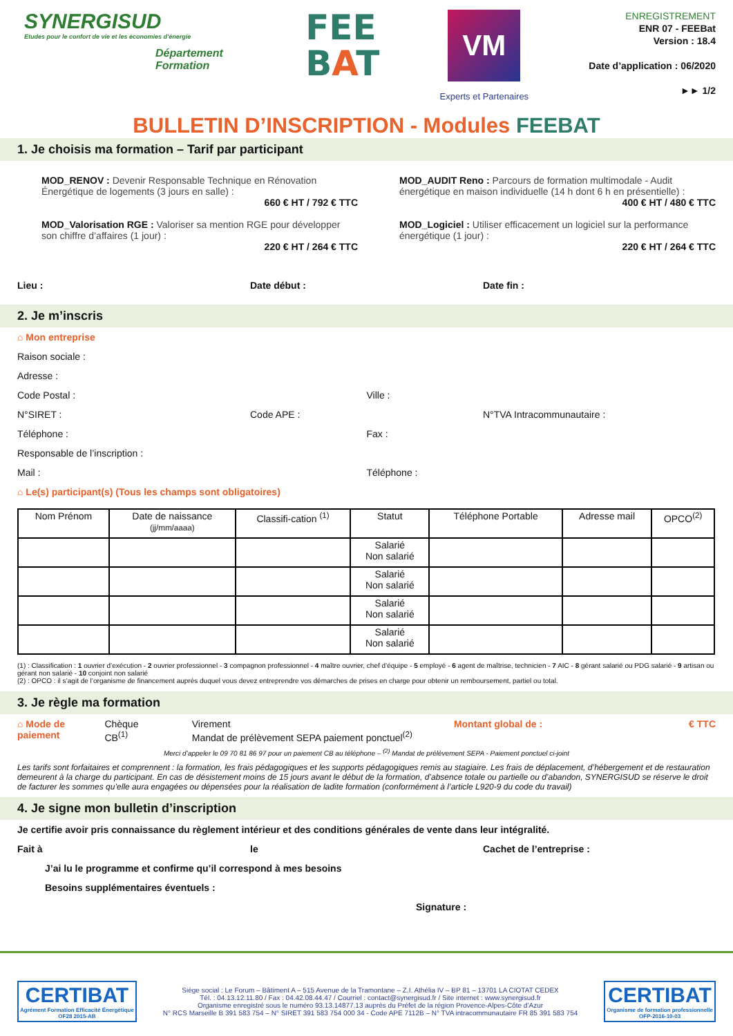SYNERGISUD
Etudes pour le confort de vie et les économies d'énergie
Département
Formation
FEE
BAT
VM
Experts et Partenaires
ENREGISTREMENT
ENR 07 - FEEBat
Version : 18.4
Date d’application : 06/2020
►► 1/2
BULLETIN D’INSCRIPTION - Modules FEEBAT
1. Je choisis ma formation – Tarif par participant
MOD_RENOV : Devenir Responsable Technique en Rénovation Énergétique de logements (3 jours en salle) :
660 € HT / 792 € TTC
MOD_AUDIT Reno : Parcours de formation multimodale - Audit énergétique en maison individuelle (14 h dont 6 h en présentielle) :
400 € HT / 480 € TTC
MOD_Valorisation RGE : Valoriser sa mention RGE pour développer son chiffre d’affaires (1 jour) :
220 € HT / 264 € TTC
MOD_Logiciel : Utiliser efficacement un logiciel sur la performance énergétique (1 jour) :
220 € HT / 264 € TTC
Lieu : Date début : Date fin :
2. Je m’inscris
⌂ Mon entreprise
Raison sociale :
Adresse :
Code Postal : Ville :
N°SIRET : Code APE : N°TVA Intracommunautaire :
Téléphone : Fax :
Responsable de l’inscription :
Mail : Téléphone :
⌂ Le(s) participant(s) (Tous les champs sont obligatoires)
| Nom Prénom | Date de naissance (jj/mm/aaaa) | Classifi-cation <sup>(1)</sup> | Statut | Téléphone Portable | Adresse mail | OPCO<sup>(2)</sup> |
| --- | --- | --- | --- | --- | --- | --- |
| | | | Salarié Non salarié | | | |
| | | | Salarié Non salarié | | | |
| | | | Salarié Non salarié | | | |
| | | | Salarié Non salarié | | | |
(1) : Classification : 1 ouvrier d’exécution - 2 ouvrier professionnel - 3 compagnon professionnel - 4 maître ouvrier, chef d’équipe - 5 employé - 6 agent de maîtrise, technicien - 7 AIC - 8 gérant salarié ou PDG salarié - 9 artisan ou gérant non salarié - 10 conjoint non salarié
(2) : OPCO : il s’agit de l’organisme de financement auprès duquel vous devez entreprendre vos démarches de prises en charge pour obtenir un remboursement, partiel ou total.
3. Je règle ma formation
⌂ Mode de paiement Chèque
CB<sup>(1)</sup>
Virement
Mandat de prélèvement SEPA paiement ponctuel<sup>(2)</sup>
Montant global de : € TTC
Merci d’appeler le 09 70 81 86 97 pour un paiement CB au téléphone – <sup>(2)</sup> Mandat de prélèvement SEPA - Paiement ponctuel ci-joint
Les tarifs sont forfaitaires et comprennent : la formation, les frais pédagogiques et les supports pédagogiques remis au stagiaire. Les frais de déplacement, d’hébergement et de restauration demeurent à la charge du participant. En cas de désistement moins de 15 jours avant le début de la formation, d’absence totale ou partielle ou d’abandon, SYNERGISUD se réserve le droit de facturer les sommes qu’elle aura engagées ou dépensées pour la réalisation de ladite formation (conformément à l’article L920-9 du code du travail)
4. Je signe mon bulletin d’inscription
Je certifie avoir pris connaissance du règlement intérieur et des conditions générales de vente dans leur intégralité.
Fait à le Cachet de l’entreprise :
J’ai lu le programme et confirme qu’il correspond à mes besoins
Besoins supplémentaires éventuels :
Signature :
CERTIBAT
Agrément Formation Efficacité Énergétique
OF28 2015-AB
Siège social : Le Forum – Bâtiment A – 515 Avenue de la Tramontane – Z.I. Athélia IV – BP 81 – 13701 LA CIOTAT CEDEX
Tél. : 04.13.12.11.80 / Fax : 04.42.08.44.47 / Courriel : contact@synergisud.fr / Site internet : www.synergisud.fr
Organisme enregistré sous le numéro 93.13.14877.13 auprès du Préfet de la région Provence-Alpes-Côte d’Azur
N° RCS Marseille B 391 583 754 – N° SIRET 391 583 754 000 34 - Code APE 7112B – N° TVA intracommunautaire FR 85 391 583 754
CERTIBAT
Organisme de formation professionnelle
OFP-2016-10-03